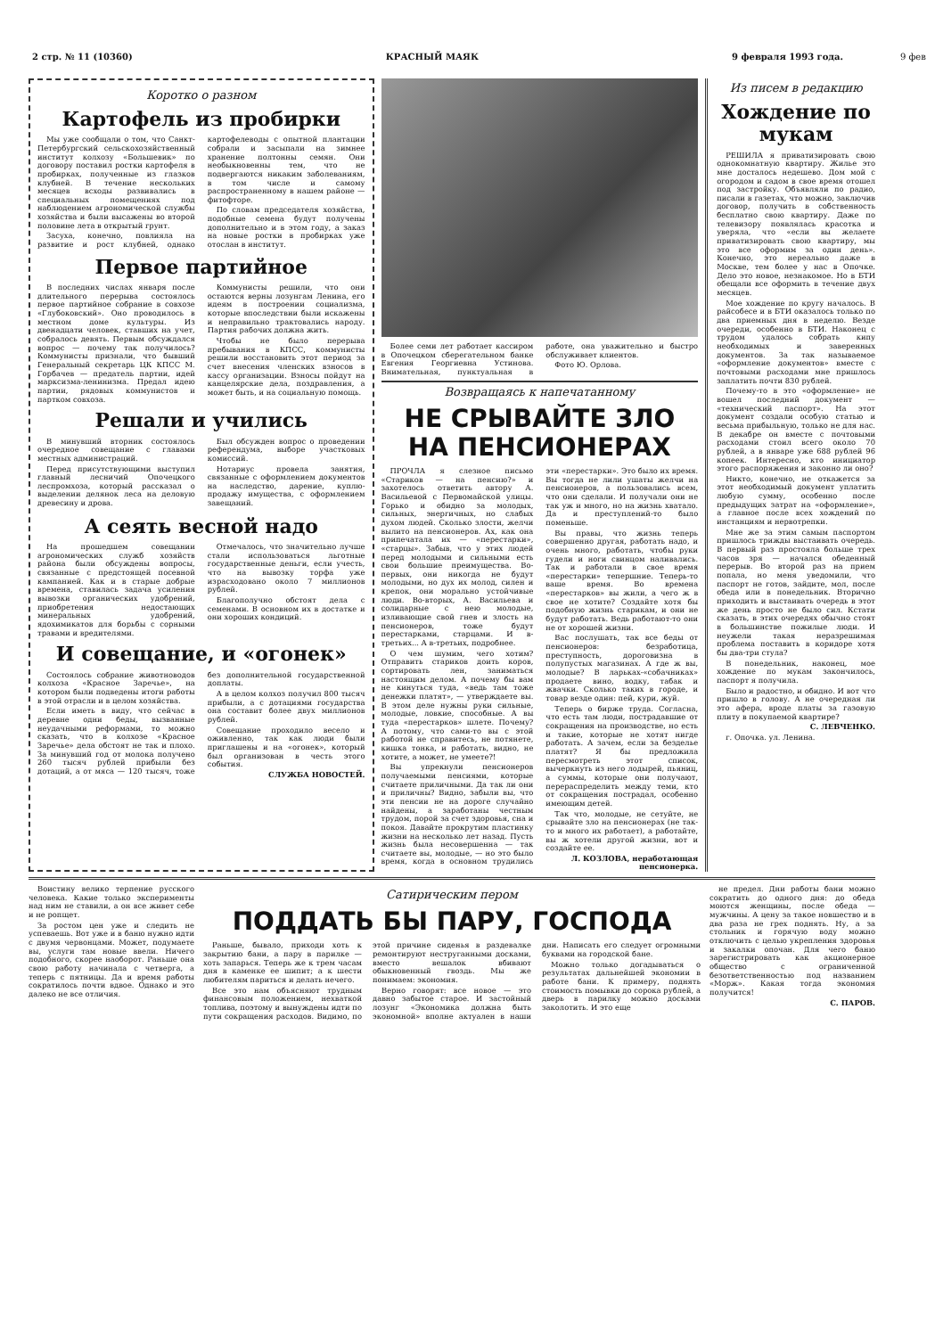2 стр. № 11 (10360) КРАСНЫЙ МАЯК 9 февраля 1993 года. 9 фев
Коротко о разном
Картофель из пробирки
Мы уже сообщали о том, что Санкт-Петербургский сельскохозяйственный институт колхозу «Большевик» по договору поставил ростки картофеля в пробирках, полученные из глазков клубней. В течение нескольких месяцев всходы развивались в специальных помещениях под наблюдением агрономической службы хозяйства и были высажены во второй половине лета в открытый грунт.
Засуха, конечно, повлияла на развитие и рост клубней, однако картофелеводы с опытной плантации собрали и засыпали на зимнее хранение полтонны семян. Они необыкновенны тем, что не подвергаются никаким заболеваниям, в том числе и самому распространенному в нашем районе — фитофторе.
По словам председателя хозяйства, подобные семена будут получены дополнительно и в этом году, а заказ на новые ростки в пробирках уже отослан в институт.
Первое партийное
В последних числах января после длительного перерыва состоялось первое партийное собрание в совхозе «Глубоковский». Оно проводилось в местном доме культуры. Из двенадцати человек, ставших на учет, собралось девять. Первым обсуждался вопрос — почему так получилось? Коммунисты признали, что бывший Генеральный секретарь ЦК КПСС М. Горбачев — предатель партии, идей марксизма-ленинизма. Предал идею партии, рядовых коммунистов и партком совхоза.
Коммунисты решили, что они остаются верны лозунгам Ленина, его идеям в построении социализма, которые впоследствии были искажены и неправильно трактовались народу. Партия рабочих должна жить.
Чтобы не было перерыва пребывания в КПСС, коммунисты решили восстановить этот период за счет внесения членских взносов в кассу организации. Взносы пойдут на канцелярские дела, поздравления, а может быть, и на социальную помощь.
Решали и учились
В минувший вторник состоялось очередное совещание с главами местных администраций.
Перед присутствующими выступил главный лесничий Опочецкого леспромхоза, который рассказал о выделении делянок леса на деловую древесину и дрова.
Был обсужден вопрос о проведении референдума, выборе участковых комиссий.
Нотариус провела занятия, связанные с оформлением документов на наследство, дарение, куплю-продажу имущества, с оформлением завещаний.
А сеять весной надо
На прошедшем совещании агрономических служб хозяйств района были обсуждены вопросы, связанные с предстоящей посевной кампанией. Как и в старые добрые времена, ставилась задача усиления вывозки органических удобрений, приобретения недостающих минеральных удобрений, ядохимикатов для борьбы с сорными травами и вредителями.
Отмечалось, что значительно лучше стали использоваться льготные государственные деньги, если учесть, что на вывозку торфа уже израсходовано около 7 миллионов рублей.
Благополучно обстоят дела с семенами. В основном их в достатке и они хороших кондиций.
И совещание, и «огонек»
Состоялось собрание животноводов колхоза «Красное Заречье», на котором были подведены итоги работы в этой отрасли и в целом хозяйства.
Если иметь в виду, что сейчас в деревне одни беды, вызванные неудачными реформами, то можно сказать, что в колхозе «Красное Заречье» дела обстоят не так и плохо. За минувший год от молока получено 260 тысяч рублей прибыли без дотаций, а от мяса — 120 тысяч, тоже без дополнительной государственной доплаты.
А в целом колхоз получил 800 тысяч прибыли, а с дотациями государства она составит более двух миллионов рублей.
Совещание проходило весело и оживленно, так как люди были приглашены и на «огонек», который был организован в честь этого события.
СЛУЖБА НОВОСТЕЙ.
Более семи лет работает кассиром в Опочецком сберегательном банке Евгения Георгиевна Устинова. Внимательная, пунктуальная в работе, она уважительно и быстро обслуживает клиентов.
Фото Ю. Орлова.
Возвращаясь к напечатанному
НЕ СРЫВАЙТЕ ЗЛО НА ПЕНСИОНЕРАХ
ПРОЧЛА я слезное письмо «Стариков — на пенсию?» и захотелось ответить автору А. Васильевой с Первомайской улицы. Горько и обидно за молодых, сильных, энергичных, но слабых духом людей. Сколько злости, желчи вылито на пенсионеров. Ах, как она припечатала их — «перестарки», «старцы». Забыв, что у этих людей перед молодыми и сильными есть свои большие преимущества. Во-первых, они никогда не будут молодыми, но дух их молод, силен и крепок, они морально устойчивые люди. Во-вторых, А. Васильева и солидарные с нею молодые, изливающие свой гнев и злость на пенсионеров, тоже будут перестарками, старцами. И в-третьих... А в-третьих, подробнее.
О чем шумим, чего хотим? Отправить стариков доить коров, сортировать лен, заниматься настоящим делом. А почему бы вам не кинуться туда, «ведь там тоже денежки платят», — утверждаете вы. В этом деле нужны руки сильные, молодые, ловкие, способные. А вы туда «перестарков» шлете. Почему? А потому, что сами-то вы с этой работой не справитесь, не потянете, кишка тонка, и работать, видно, не хотите, а может, не умеете?!
Вы упрекнули пенсионеров получаемыми пенсиями, которые считаете приличными. Да так ли они и приличны? Видно, забыли вы, что эти пенсии не на дороге случайно найдены, а заработаны честным трудом, порой за счет здоровья, сна и покоя. Давайте прокрутим пластинку жизни на несколько лет назад. Пусть жизнь была несовершенна — так считаете вы, молодые, — но это было время, когда в основном трудились эти «перестарки». Это было их время. Вы тогда не лили ушаты желчи на пенсионеров, а пользовались всем, что они сделали. И получали они не так уж и много, но на жизнь хватало. Да и преступлений-то было поменьше.
Вы правы, что жизнь теперь совершенно другая, работать надо, и очень много, работать, чтобы руки гудели и ноги свинцом наливались. Так и работали в свое время «перестарки» тепершние. Теперь-то ваше время. Во времена «перестарков» вы жили, а чего ж в свое не хотите? Создайте хотя бы подобную жизнь старикам, и они не будут работать. Ведь работают-то они не от хорошей жизни.
Вас послушать, так все беды от пенсионеров: безработица, преступность, дороговизна в полупустых магазинах. А где ж вы, молодые? В ларьках-«собачниках» продаете вино, водку, табак и жвачки. Сколько таких в городе, и товар везде один: пей, кури, жуй.
Теперь о бирже труда. Согласна, что есть там люди, пострадавшие от сокращения на производстве, но есть и такие, которые не хотят нигде работать. А зачем, если за безделье платят? Я бы предложила пересмотреть этот список, вычеркнуть из него лодырей, пьяниц, а суммы, которые они получают, перераспределить между теми, кто от сокращения пострадал, особенно имеющим детей.
Так что, молодые, не сетуйте, не срывайте зло на пенсионерах (не так-то и много их работает), а работайте, вы ж хотели другой жизни, вот и создайте ее.
Л. КОЗЛОВА, неработающая пенсионерка.
Из писем в редакцию
Хождение по мукам
РЕШИЛА я приватизировать свою однокомнатную квартиру. Жилье это мне досталось недешево. Дом мой с огородом и садом в свое время отошел под застройку. Объявляли по радио, писали в газетах, что можно, заключив договор, получить в собственность бесплатно свою квартиру. Даже по телевизору появлялась красотка и уверяла, что «если вы желаете приватизировать свою квартиру, мы это все оформим за один день». Конечно, это нереально даже в Москве, тем более у нас в Опочке. Дело это новое, незнакомое. Но в БТИ обещали все оформить в течение двух месяцев.
Мое хождение по кругу началось. В райсобесе и в БТИ оказалось только по два приемных дня в неделю. Везде очереди, особенно в БТИ. Наконец с трудом удалось собрать кипу необходимых и заверенных документов. За так называемое «оформление документов» вместе с почтовыми расходами мне пришлось заплатить почти 830 рублей.
Почему-то в это «оформление» не вошел последний документ — «технический паспорт». На этот документ создали особую статью и весьма прибыльную, только не для нас. В декабре он вместе с почтовыми расходами стоил всего около 70 рублей, а в январе уже 688 рублей 96 копеек. Интересно, кто инициатор этого распоряжения и законно ли оно?
Никто, конечно, не откажется за этот необходимый документ уплатить любую сумму, особенно после предыдущих затрат на «оформление», а главное после всех хождений по инстанциям и нервотрепки.
Мне же за этим самым паспортом пришлось трижды выстаивать очередь. В первый раз простояла больше трех часов зря — начался обеденный перерыв. Во второй раз на прием попала, но меня уведомили, что паспорт не готов, зайдите, мол, после обеда или в понедельник. Вторично приходить и выстаивать очередь в этот же день просто не было сил. Кстати сказать, в этих очередях обычно стоят в большинстве пожилые люди. И неужели такая неразрешимая проблема поставить в коридоре хотя бы два-три стула?
В понедельник, наконец, мое хождение по мукам закончилось, паспорт я получила.
Было и радостно, и обидно. И вот что пришло в голову. А не очередная ли это афера, вроде платы за газовую плиту в покупаемой квартире?
С. ЛЕВЧЕНКО.
г. Опочка. ул. Ленина.
Воистину велико терпение русского человека. Какие только эксперименты над ним не ставили, а он все живет себе и не ропщет.
За ростом цен уже и следить не успеваешь. Вот уже и в баню нужно идти с двумя червонцами. Может, подумаете вы, услуги там новые ввели. Ничего подобного, скорее наоборот. Раньше она свою работу начинала с четверга, а теперь с пятницы. Да и время работы сократилось почти вдвое. Однако и это далеко не все отличия.
Сатирическим пером
ПОДДАТЬ БЫ ПАРУ, ГОСПОДА
Раньше, бывало, приходи хоть к закрытию бани, а пару в парилке — хоть запарься. Теперь же к трем часам дня в каменке ее шипит; а к шести любителям париться и делать нечего.
Все это нам объясняют трудным финансовым положением, нехваткой топлива, поэтому и вынуждены идти по пути сокращения расходов. Видимо, по этой причине сиденья в раздевалке ремонтируют неструганными досками, вместо вешалок вбивают обыкновенный гвоздь. Мы же понимаем: экономия.
Верно говорят: все новое — это давно забытое старое. И застойный лозунг «Экономика должна быть экономной» вполне актуален в наши дни. Написать его следует огромными буквами на городской бане.
Можно только догадываться о результатах дальнейшей экономии в работе бани. К примеру, поднять стоимость помывки до сорока рублей, а дверь в парилку можно досками заколотить. И это еще
не предел. Дни работы бани можно сократить до одного дня: до обеда моются женщины, после обеда — мужчины. А цену за такое новшество и в два раза не грех поднять. Ну, а за стольник и горячую воду можно отключить с целью укрепления здоровья и закалки опочан. Для чего баню зарегистрировать как акционерное общество с ограниченной безответственностью под названием «Морж». Какая тогда экономия получится!
С. ПАРОВ.